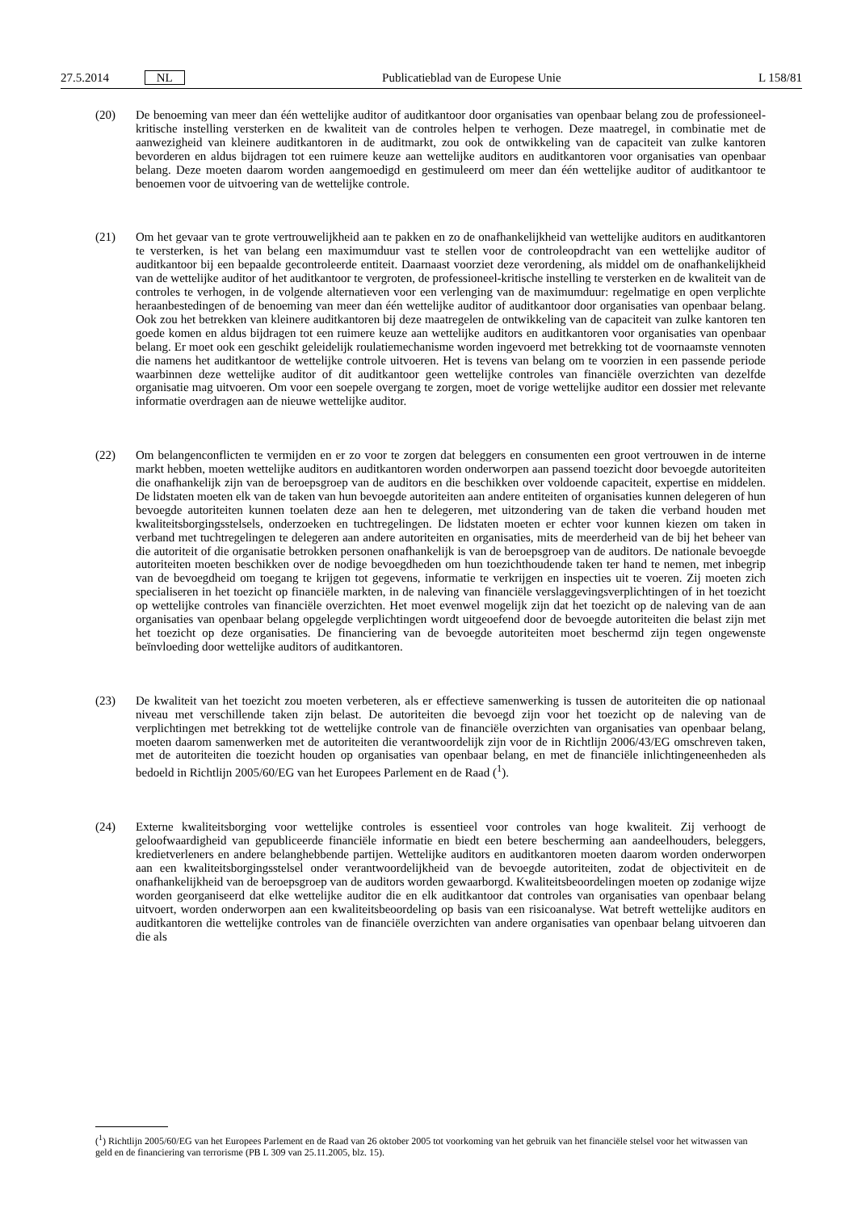27.5.2014 NL Publicatieblad van de Europese Unie L 158/81
(20) De benoeming van meer dan één wettelijke auditor of auditkantoor door organisaties van openbaar belang zou de professioneel-kritische instelling versterken en de kwaliteit van de controles helpen te verhogen. Deze maatregel, in combinatie met de aanwezigheid van kleinere auditkantoren in de auditmarkt, zou ook de ontwikkeling van de capaciteit van zulke kantoren bevorderen en aldus bijdragen tot een ruimere keuze aan wettelijke auditors en auditkantoren voor organisaties van openbaar belang. Deze moeten daarom worden aangemoedigd en gestimuleerd om meer dan één wettelijke auditor of auditkantoor te benoemen voor de uitvoering van de wettelijke controle.
(21) Om het gevaar van te grote vertrouwelijkheid aan te pakken en zo de onafhankelijkheid van wettelijke auditors en auditkantoren te versterken, is het van belang een maximumduur vast te stellen voor de controleopdracht van een wettelijke auditor of auditkantoor bij een bepaalde gecontroleerde entiteit. Daarnaast voorziet deze verordening, als middel om de onafhankelijkheid van de wettelijke auditor of het auditkantoor te vergroten, de professioneel-kritische instelling te versterken en de kwaliteit van de controles te verhogen, in de volgende alternatieven voor een verlenging van de maximumduur: regelmatige en open verplichte heraanbestedingen of de benoeming van meer dan één wettelijke auditor of auditkantoor door organisaties van openbaar belang. Ook zou het betrekken van kleinere auditkantoren bij deze maatregelen de ontwikkeling van de capaciteit van zulke kantoren ten goede komen en aldus bijdragen tot een ruimere keuze aan wettelijke auditors en auditkantoren voor organisaties van openbaar belang. Er moet ook een geschikt geleidelijk roulatiemechanisme worden ingevoerd met betrekking tot de voornaamste vennoten die namens het auditkantoor de wettelijke controle uitvoeren. Het is tevens van belang om te voorzien in een passende periode waarbinnen deze wettelijke auditor of dit auditkantoor geen wettelijke controles van financiële overzichten van dezelfde organisatie mag uitvoeren. Om voor een soepele overgang te zorgen, moet de vorige wettelijke auditor een dossier met relevante informatie overdragen aan de nieuwe wettelijke auditor.
(22) Om belangenconflicten te vermijden en er zo voor te zorgen dat beleggers en consumenten een groot vertrouwen in de interne markt hebben, moeten wettelijke auditors en auditkantoren worden onderworpen aan passend toezicht door bevoegde autoriteiten die onafhankelijk zijn van de beroepsgroep van de auditors en die beschikken over voldoende capaciteit, expertise en middelen. De lidstaten moeten elk van de taken van hun bevoegde autoriteiten aan andere entiteiten of organisaties kunnen delegeren of hun bevoegde autoriteiten kunnen toelaten deze aan hen te delegeren, met uitzondering van de taken die verband houden met kwaliteitsborgingsstelsels, onderzoeken en tuchtregelingen. De lidstaten moeten er echter voor kunnen kiezen om taken in verband met tuchtregelingen te delegeren aan andere autoriteiten en organisaties, mits de meerderheid van de bij het beheer van die autoriteit of die organisatie betrokken personen onafhankelijk is van de beroepsgroep van de auditors. De nationale bevoegde autoriteiten moeten beschikken over de nodige bevoegdheden om hun toezichthoudende taken ter hand te nemen, met inbegrip van de bevoegdheid om toegang te krijgen tot gegevens, informatie te verkrijgen en inspecties uit te voeren. Zij moeten zich specialiseren in het toezicht op financiële markten, in de naleving van financiële verslaggevingsverplichtingen of in het toezicht op wettelijke controles van financiële overzichten. Het moet evenwel mogelijk zijn dat het toezicht op de naleving van de aan organisaties van openbaar belang opgelegde verplichtingen wordt uitgeoefend door de bevoegde autoriteiten die belast zijn met het toezicht op deze organisaties. De financiering van de bevoegde autoriteiten moet beschermd zijn tegen ongewenste beïnvloeding door wettelijke auditors of auditkantoren.
(23) De kwaliteit van het toezicht zou moeten verbeteren, als er effectieve samenwerking is tussen de autoriteiten die op nationaal niveau met verschillende taken zijn belast. De autoriteiten die bevoegd zijn voor het toezicht op de naleving van de verplichtingen met betrekking tot de wettelijke controle van de financiële overzichten van organisaties van openbaar belang, moeten daarom samenwerken met de autoriteiten die verantwoordelijk zijn voor de in Richtlijn 2006/43/EG omschreven taken, met de autoriteiten die toezicht houden op organisaties van openbaar belang, en met de financiële inlichtingeneenheden als bedoeld in Richtlijn 2005/60/EG van het Europees Parlement en de Raad (<sup>1</sup>).
(24) Externe kwaliteitsborging voor wettelijke controles is essentieel voor controles van hoge kwaliteit. Zij verhoogt de geloofwaardigheid van gepubliceerde financiële informatie en biedt een betere bescherming aan aandeelhouders, beleggers, kredietverleners en andere belanghebbende partijen. Wettelijke auditors en auditkantoren moeten daarom worden onderworpen aan een kwaliteitsborgingsstelsel onder verantwoordelijkheid van de bevoegde autoriteiten, zodat de objectiviteit en de onafhankelijkheid van de beroepsgroep van de auditors worden gewaarborgd. Kwaliteitsbeoordelingen moeten op zodanige wijze worden georganiseerd dat elke wettelijke auditor die en elk auditkantoor dat controles van organisaties van openbaar belang uitvoert, worden onderworpen aan een kwaliteitsbeoordeling op basis van een risicoanalyse. Wat betreft wettelijke auditors en auditkantoren die wettelijke controles van de financiële overzichten van andere organisaties van openbaar belang uitvoeren dan die als
(<sup>1</sup>) Richtlijn 2005/60/EG van het Europees Parlement en de Raad van 26 oktober 2005 tot voorkoming van het gebruik van het financiële stelsel voor het witwassen van geld en de financiering van terrorisme (PB L 309 van 25.11.2005, blz. 15).